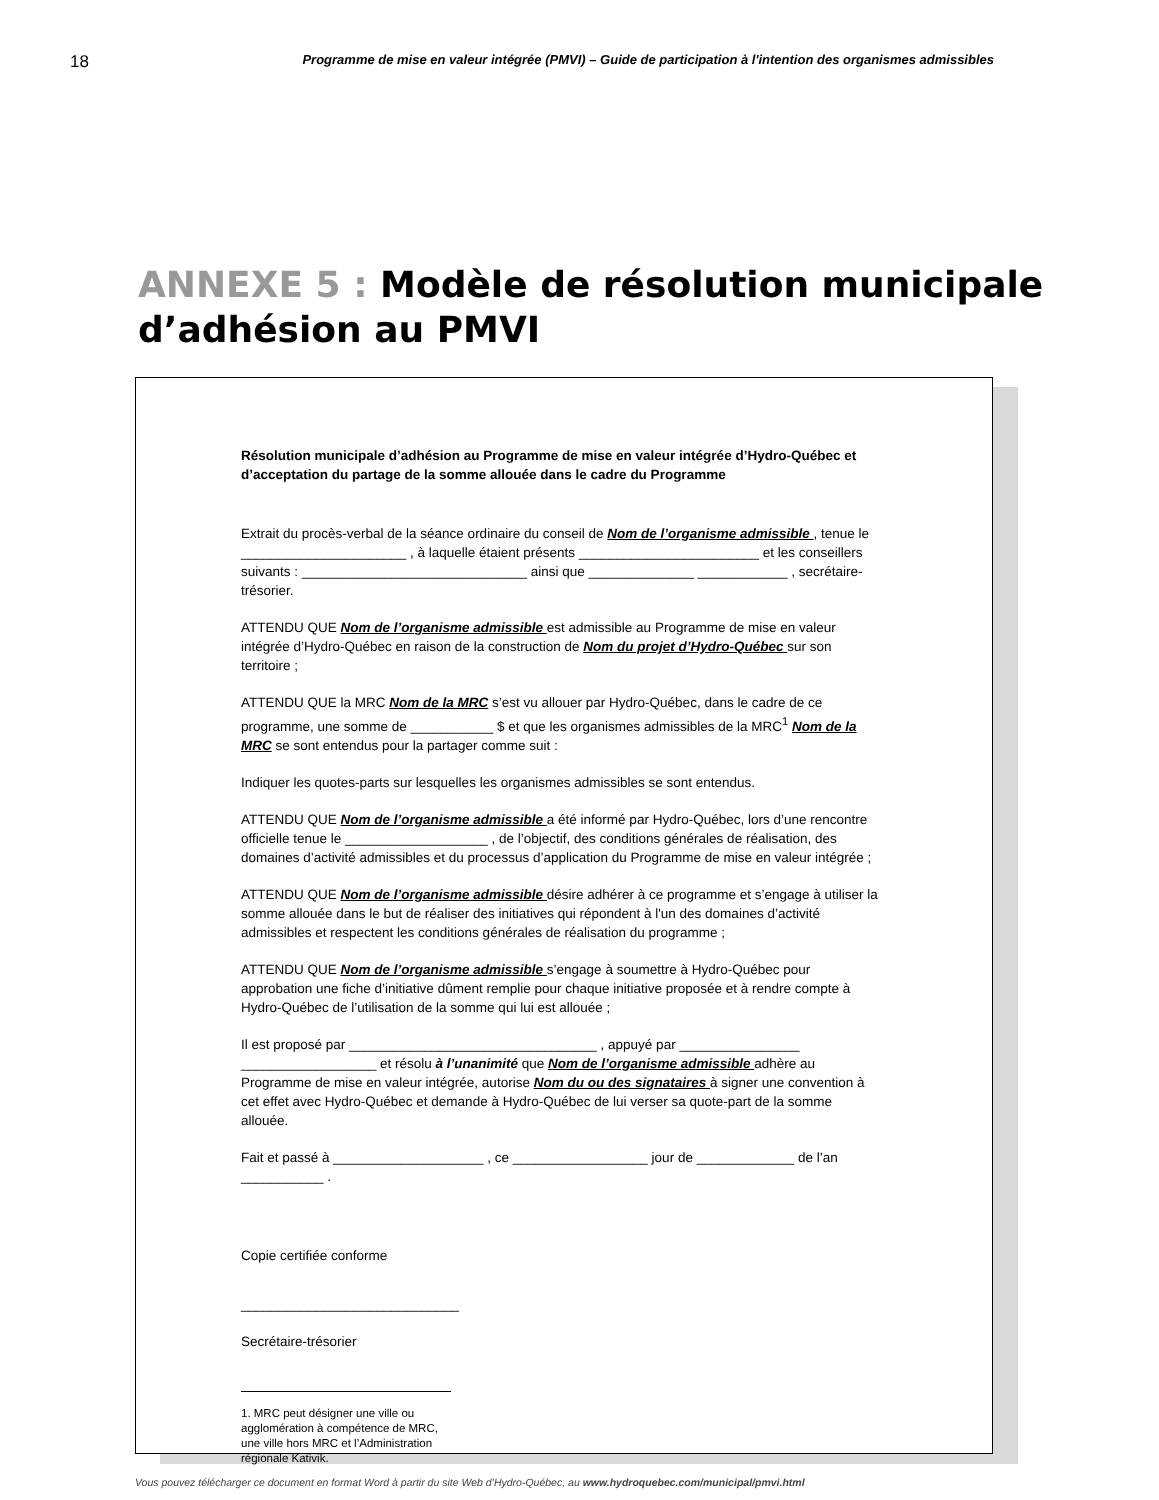18 Programme de mise en valeur intégrée (PMVI) – Guide de participation à l'intention des organismes admissibles
ANNEXE 5 : Modèle de résolution municipale d’adhésion au PMVI
Résolution municipale d’adhésion au Programme de mise en valeur intégrée d’Hydro-Québec et d’acceptation du partage de la somme allouée dans le cadre du Programme
Extrait du procès-verbal de la séance ordinaire du conseil de Nom de l’organisme admissible , tenue le ______________________ , à laquelle étaient présents ________________________ et les conseillers suivants : ______________________________ ainsi que ______________ ____________ , secrétaire-trésorier.
ATTENDU QUE Nom de l’organisme admissible est admissible au Programme de mise en valeur intégrée d’Hydro-Québec en raison de la construction de Nom du projet d’Hydro-Québec sur son territoire ;
ATTENDU QUE la MRC Nom de la MRC s’est vu allouer par Hydro-Québec, dans le cadre de ce programme, une somme de ___________ $ et que les organismes admissibles de la MRC<sup>1</sup> Nom de la MRC se sont entendus pour la partager comme suit :
Indiquer les quotes-parts sur lesquelles les organismes admissibles se sont entendus.
ATTENDU QUE Nom de l’organisme admissible a été informé par Hydro-Québec, lors d’une rencontre officielle tenue le ___________________ , de l’objectif, des conditions générales de réalisation, des domaines d’activité admissibles et du processus d’application du Programme de mise en valeur intégrée ;
ATTENDU QUE Nom de l’organisme admissible désire adhérer à ce programme et s’engage à utiliser la somme allouée dans le but de réaliser des initiatives qui répondent à l'un des domaines d’activité admissibles et respectent les conditions générales de réalisation du programme ;
ATTENDU QUE Nom de l’organisme admissible s’engage à soumettre à Hydro-Québec pour approbation une fiche d’initiative dûment remplie pour chaque initiative proposée et à rendre compte à Hydro-Québec de l’utilisation de la somme qui lui est allouée ;
Il est proposé par _________________________________ , appuyé par ________________ __________________ et résolu à l’unanimité que Nom de l’organisme admissible adhère au Programme de mise en valeur intégrée, autorise Nom du ou des signataires à signer une convention à cet effet avec Hydro-Québec et demande à Hydro-Québec de lui verser sa quote-part de la somme allouée.
Fait et passé à ____________________ , ce __________________ jour de _____________ de l’an ___________ .
Copie certifiée conforme
_____________________________
Secrétaire-trésorier
1. MRC peut désigner une ville ou agglomération à compétence de MRC, une ville hors MRC et l’Administration régionale Kativik.
Vous pouvez télécharger ce document en format Word à partir du site Web d’Hydro-Québec, au www.hydroquebec.com/municipal/pmvi.html